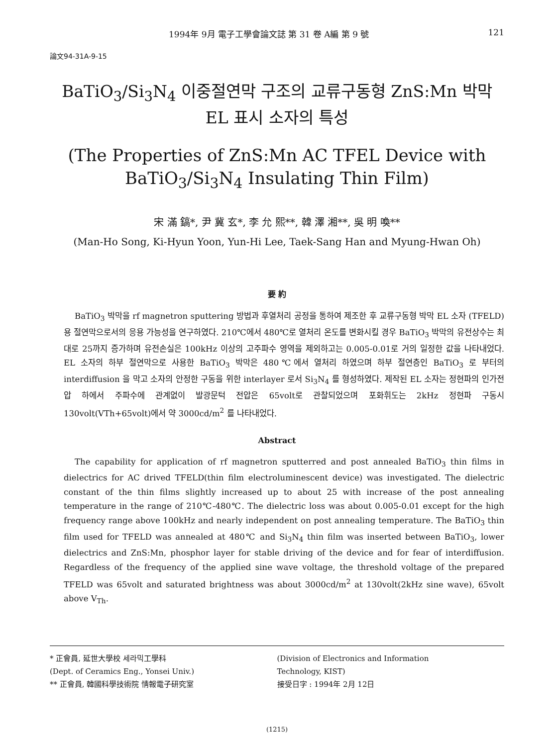1994年 9月 電子工學會論文誌 第 31 卷 A編 第 9 號 121
論文94-31A-9-15
BaTiO<sub>3</sub>/Si<sub>3</sub>N<sub>4</sub> 이중절연막 구조의 교류구동형 ZnS:Mn 박막
EL 표시 소자의 특성
(The Properties of ZnS:Mn AC TFEL Device with
BaTiO<sub>3</sub>/Si<sub>3</sub>N<sub>4</sub> Insulating Thin Film)
宋 滿 鎬*, 尹 冀 玄*, 李 允 熙**, 韓 澤 湘**, 吳 明 喚**
(Man-Ho Song, Ki-Hyun Yoon, Yun-Hi Lee, Taek-Sang Han and Myung-Hwan Oh)
要 約
BaTiO<sub>3</sub> 박막을 rf magnetron sputtering 방법과 후열처리 공정을 통하여 제조한 후 교류구동형 박막 EL 소자 (TFELD)용 절연막으로서의 응용 가능성을 연구하였다. 210℃에서 480℃로 열처리 온도를 변화시킬 경우 BaTiO<sub>3</sub> 박막의 유전상수는 최대로 25까지 증가하며 유전손실은 100kHz 이상의 고주파수 영역을 제외하고는 0.005-0.01로 거의 일정한 값을 나타내었다. EL 소자의 하부 절연막으로 사용한 BaTiO<sub>3</sub> 박막은 480℃에서 열처리 하였으며 하부 절연층인 BaTiO<sub>3</sub> 로 부터의 interdiffusion 을 막고 소자의 안정한 구동을 위한 interlayer 로서 Si<sub>3</sub>N<sub>4</sub> 를 형성하였다. 제작된 EL 소자는 정현파의 인가전압 하에서 주파수에 관계없이 발광문턱 전압은 65volt로 관찰되었으며 포화휘도는 2kHz 정현파 구동시 130volt(VTh+65volt)에서 약 3000cd/m<sup>2</sup> 를 나타내었다.
Abstract
The capability for application of rf magnetron sputterred and post annealed BaTiO<sub>3</sub> thin films in dielectrics for AC drived TFELD(thin film electroluminescent device) was investigated. The dielectric constant of the thin films slightly increased up to about 25 with increase of the post annealing temperature in the range of 210℃-480℃. The dielectric loss was about 0.005-0.01 except for the high frequency range above 100kHz and nearly independent on post annealing temperature. The BaTiO<sub>3</sub> thin film used for TFELD was annealed at 480℃ and Si<sub>3</sub>N<sub>4</sub> thin film was inserted between BaTiO<sub>3</sub>, lower dielectrics and ZnS:Mn, phosphor layer for stable driving of the device and for fear of interdiffusion. Regardless of the frequency of the applied sine wave voltage, the threshold voltage of the prepared TFELD was 65volt and saturated brightness was about 3000cd/m<sup>2</sup> at 130volt(2kHz sine wave), 65volt above V<sub>Th</sub>.
* 正會員, 延世大學校 세라믹工學科
(Dept. of Ceramics Eng., Yonsei Univ.)
** 正會員, 韓國科學技術院 情報電子研究室
(Division of Electronics and Information
Technology, KIST)
接受日字 : 1994年 2月 12日
(1215)